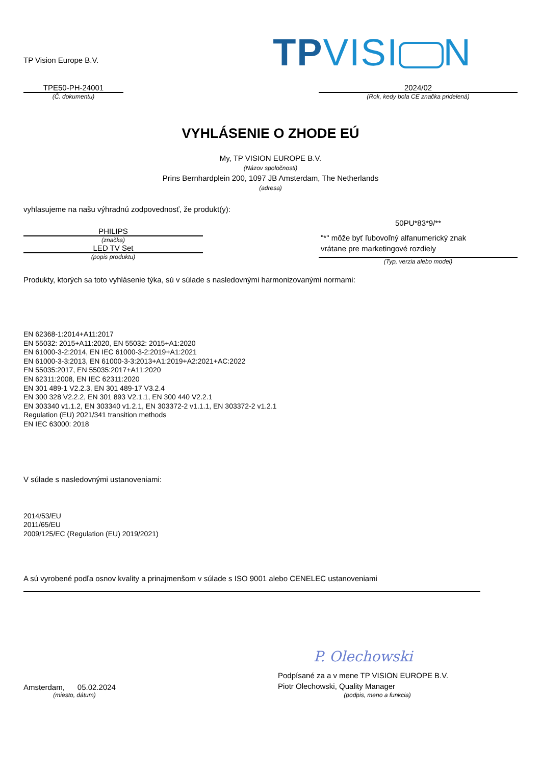TP Vision Europe B.V.
TPVISI N
TPE50-PH-24001
(Č. dokumentu)
2024/02
(Rok, kedy bola CE značka pridelená)
VYHLÁSENIE O ZHODE EÚ
My, TP VISION EUROPE B.V.
(Názov spoločnosti)
Prins Bernhardplein 200, 1097 JB Amsterdam, The Netherlands
(adresa)
vyhlasujeme na našu výhradnú zodpovednosť, že produkt(y):
PHILIPS
(značka)
LED TV Set
(popis produktu)
50PU*83*9/**
"*" môže byť ľubovoľný alfanumerický znak
vrátane pre marketingové rozdiely
(Typ, verzia alebo model)
Produkty, ktorých sa toto vyhlásenie týka, sú v súlade s nasledovnými harmonizovanými normami:
EN 62368-1:2014+A11:2017
EN 55032: 2015+A11:2020, EN 55032: 2015+A1:2020
EN 61000-3-2:2014, EN IEC 61000-3-2:2019+A1:2021
EN 61000-3-3:2013, EN 61000-3-3:2013+A1:2019+A2:2021+AC:2022
EN 55035:2017, EN 55035:2017+A11:2020
EN 62311:2008, EN IEC 62311:2020
EN 301 489-1 V2.2.3, EN 301 489-17 V3.2.4
EN 300 328 V2.2.2, EN 301 893 V2.1.1, EN 300 440 V2.2.1
EN 303340 v1.1.2, EN 303340 v1.2.1, EN 303372-2 v1.1.1, EN 303372-2 v1.2.1
Regulation (EU) 2021/341 transition methods
EN IEC 63000: 2018
V súlade s nasledovnými ustanoveniami:
2014/53/EU
2011/65/EU
2009/125/EC (Regulation (EU) 2019/2021)
A sú vyrobené podľa osnov kvality a prinajmenšom v súlade s ISO 9001 alebo CENELEC ustanoveniami
Amsterdam, 05.02.2024
(miesto, dátum)
P. Olechowski
Podpísané za a v mene TP VISION EUROPE B.V.
Piotr Olechowski, Quality Manager
(podpis, meno a funkcia)